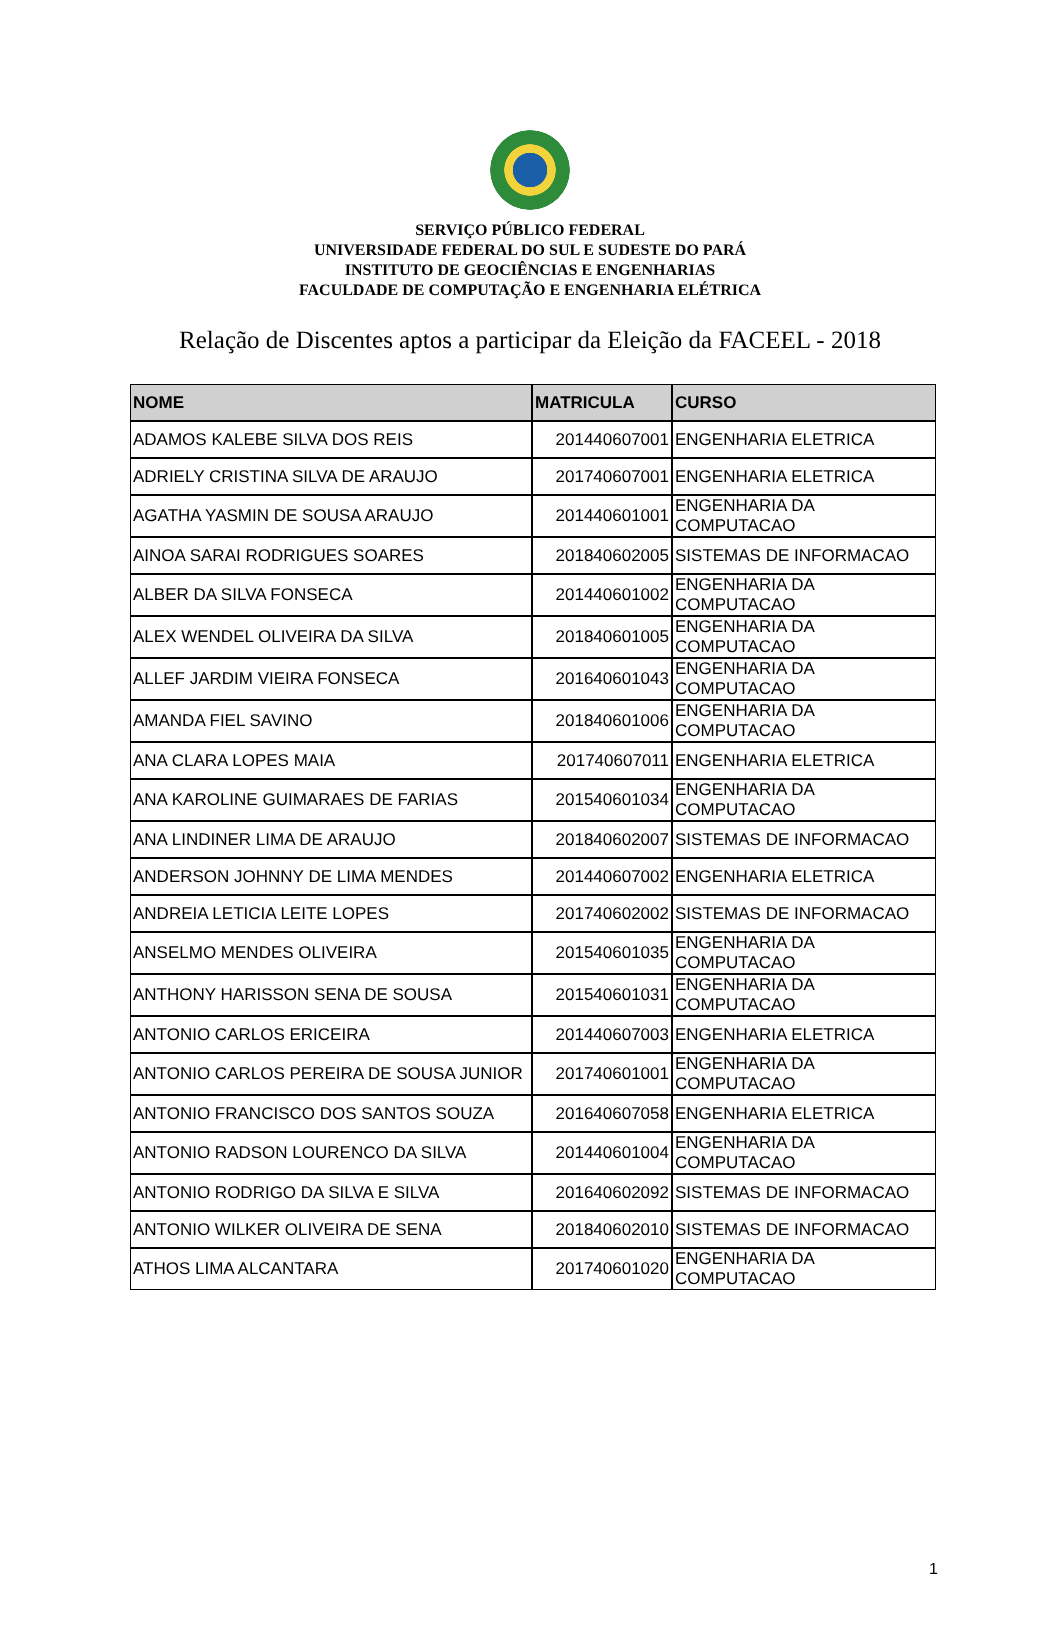SERVIÇO PÚBLICO FEDERAL
UNIVERSIDADE FEDERAL DO SUL E SUDESTE DO PARÁ
INSTITUTO DE GEOCIÊNCIAS E ENGENHARIAS
FACULDADE DE COMPUTAÇÃO E ENGENHARIA ELÉTRICA
Relação de Discentes aptos a participar da Eleição da FACEEL - 2018
| NOME | MATRICULA | CURSO |
| --- | --- | --- |
| ADAMOS KALEBE SILVA DOS REIS | 201440607001 | ENGENHARIA ELETRICA |
| ADRIELY CRISTINA SILVA DE ARAUJO | 201740607001 | ENGENHARIA ELETRICA |
| AGATHA YASMIN DE SOUSA ARAUJO | 201440601001 | ENGENHARIA DA COMPUTACAO |
| AINOA SARAI RODRIGUES SOARES | 201840602005 | SISTEMAS DE INFORMACAO |
| ALBER DA SILVA FONSECA | 201440601002 | ENGENHARIA DA COMPUTACAO |
| ALEX WENDEL OLIVEIRA DA SILVA | 201840601005 | ENGENHARIA DA COMPUTACAO |
| ALLEF JARDIM VIEIRA FONSECA | 201640601043 | ENGENHARIA DA COMPUTACAO |
| AMANDA FIEL SAVINO | 201840601006 | ENGENHARIA DA COMPUTACAO |
| ANA CLARA LOPES MAIA | 201740607011 | ENGENHARIA ELETRICA |
| ANA KAROLINE GUIMARAES DE FARIAS | 201540601034 | ENGENHARIA DA COMPUTACAO |
| ANA LINDINER LIMA DE ARAUJO | 201840602007 | SISTEMAS DE INFORMACAO |
| ANDERSON JOHNNY DE LIMA MENDES | 201440607002 | ENGENHARIA ELETRICA |
| ANDREIA LETICIA LEITE LOPES | 201740602002 | SISTEMAS DE INFORMACAO |
| ANSELMO MENDES OLIVEIRA | 201540601035 | ENGENHARIA DA COMPUTACAO |
| ANTHONY HARISSON SENA DE SOUSA | 201540601031 | ENGENHARIA DA COMPUTACAO |
| ANTONIO CARLOS ERICEIRA | 201440607003 | ENGENHARIA ELETRICA |
| ANTONIO CARLOS PEREIRA DE SOUSA JUNIOR | 201740601001 | ENGENHARIA DA COMPUTACAO |
| ANTONIO FRANCISCO DOS SANTOS SOUZA | 201640607058 | ENGENHARIA ELETRICA |
| ANTONIO RADSON LOURENCO DA SILVA | 201440601004 | ENGENHARIA DA COMPUTACAO |
| ANTONIO RODRIGO DA SILVA E SILVA | 201640602092 | SISTEMAS DE INFORMACAO |
| ANTONIO WILKER OLIVEIRA DE SENA | 201840602010 | SISTEMAS DE INFORMACAO |
| ATHOS LIMA ALCANTARA | 201740601020 | ENGENHARIA DA COMPUTACAO |
1